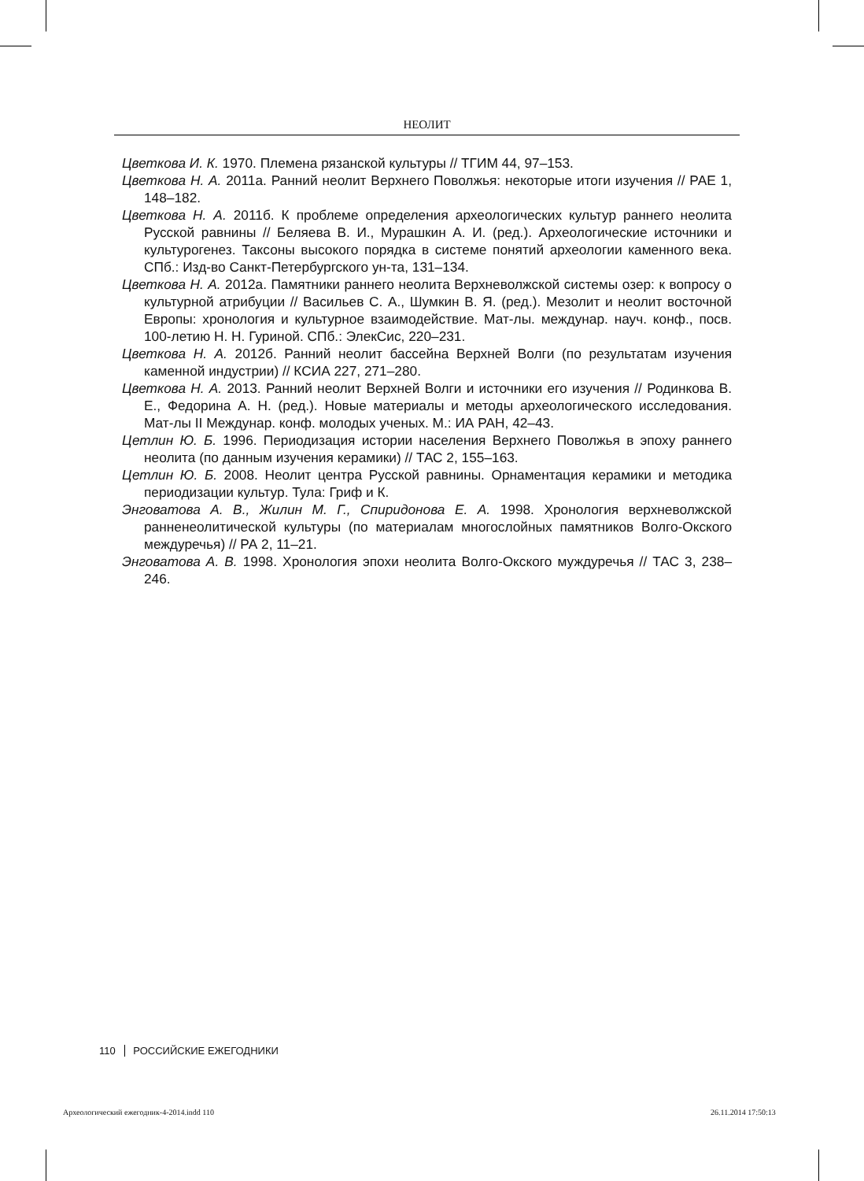НЕОЛИТ
Цветкова И. К. 1970. Племена рязанской культуры // ТГИМ 44, 97–153.
Цветкова Н. А. 2011а. Ранний неолит Верхнего Поволжья: некоторые итоги изучения // РАЕ 1, 148–182.
Цветкова Н. А. 2011б. К проблеме определения археологических культур раннего неолита Русской равнины // Беляева В. И., Мурашкин А. И. (ред.). Археологические источники и культурогенез. Таксоны высокого порядка в системе понятий археологии каменного века. СПб.: Изд-во Санкт-Петербургского ун-та, 131–134.
Цветкова Н. А. 2012а. Памятники раннего неолита Верхневолжской системы озер: к вопросу о культурной атрибуции // Васильев С. А., Шумкин В. Я. (ред.). Мезолит и неолит восточной Европы: хронология и культурное взаимодействие. Мат-лы. междунар. науч. конф., посв. 100-летию Н. Н. Гуриной. СПб.: ЭлекСис, 220–231.
Цветкова Н. А. 2012б. Ранний неолит бассейна Верхней Волги (по результатам изучения каменной индустрии) // КСИА 227, 271–280.
Цветкова Н. А. 2013. Ранний неолит Верхней Волги и источники его изучения // Родинкова В. Е., Федорина А. Н. (ред.). Новые материалы и методы археологического исследования. Мат-лы II Междунар. конф. молодых ученых. М.: ИА РАН, 42–43.
Цетлин Ю. Б. 1996. Периодизация истории населения Верхнего Поволжья в эпоху раннего неолита (по данным изучения керамики) // ТАС 2, 155–163.
Цетлин Ю. Б. 2008. Неолит центра Русской равнины. Орнаментация керамики и методика периодизации культур. Тула: Гриф и К.
Энговатова А. В., Жилин М. Г., Спиридонова Е. А. 1998. Хронология верхневолжской ранненеолитической культуры (по материалам многослойных памятников Волго-Окского междуречья) // РА 2, 11–21.
Энговатова А. В. 1998. Хронология эпохи неолита Волго-Окского муждуречья // ТАС 3, 238–246.
110 РОССИЙСКИЕ ЕЖЕГОДНИКИ
Археологический ежегодник-4-2014.indd 110
26.11.2014 17:50:13